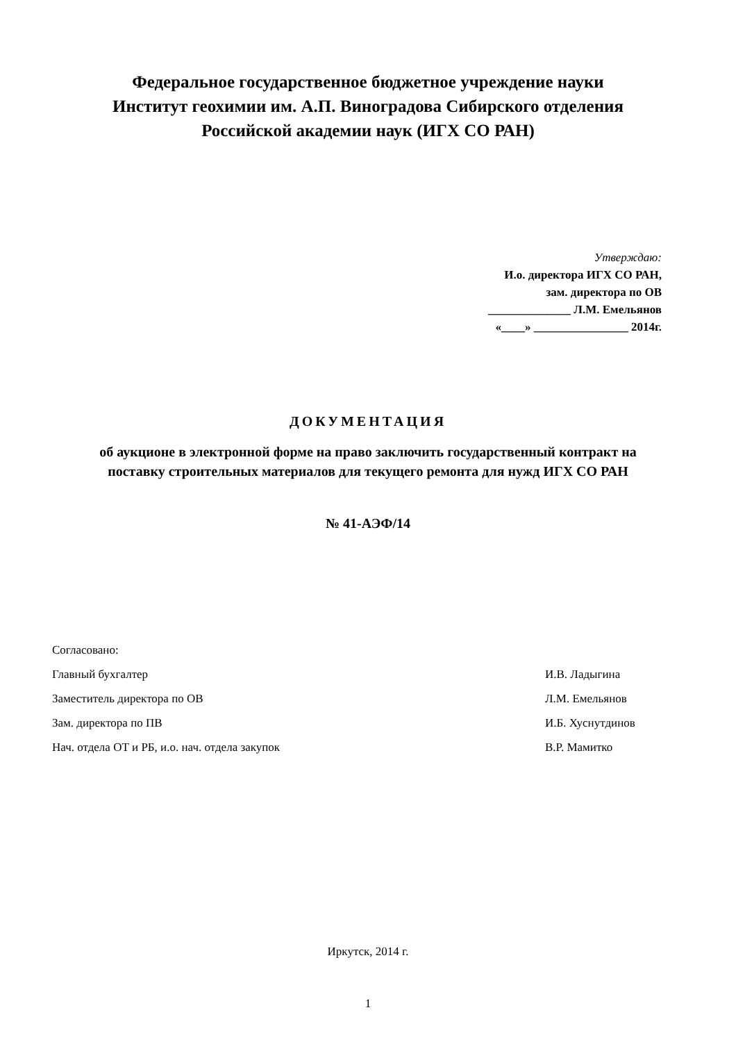Федеральное государственное бюджетное учреждение науки
Институт геохимии им. А.П. Виноградова Сибирского отделения
Российской академии наук (ИГХ СО РАН)
Утверждаю:
И.о. директора ИГХ СО РАН,
зам. директора по ОВ
______________ Л.М. Емельянов
«____» ________________ 2014г.
ДОКУМЕНТАЦИЯ
об аукционе в электронной форме на право заключить государственный контракт на поставку строительных материалов для текущего ремонта для нужд ИГХ СО РАН
№ 41-АЭФ/14
| Согласовано: | |
| Главный бухгалтер | И.В. Ладыгина |
| Заместитель директора по ОВ | Л.М. Емельянов |
| Зам. директора по ПВ | И.Б. Хуснутдинов |
| Нач. отдела ОТ и РБ, и.о. нач. отдела закупок | В.Р. Мамитко |
Иркутск, 2014 г.
1